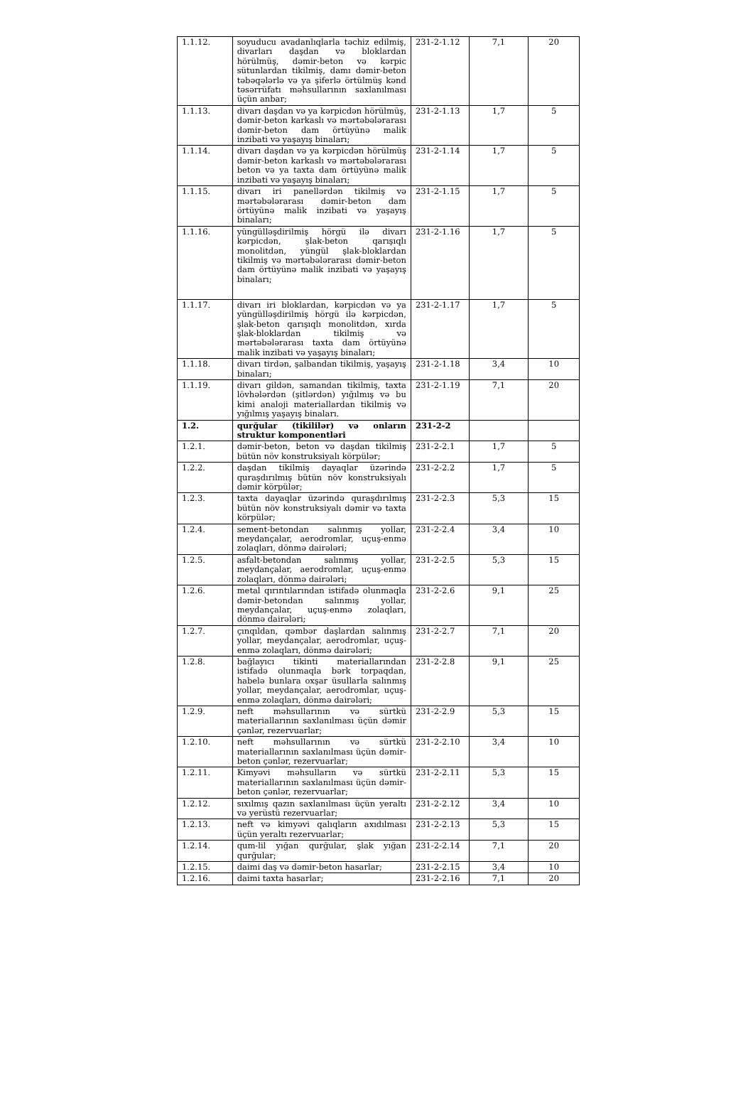| 1.1.12. | soyuducu avadanlıqlarla təchiz edilmiş, divarları daşdan və bloklardan hörülmüş, dəmir-beton və kərpic sütunlardan tikilmiş, damı dəmir-beton təbəqələrlə və ya şiferlə örtülmüş kənd təsərrüfatı məhsullarının saxlanılması üçün anbar; | 231-2-1.12 | 7,1 | 20 |
| 1.1.13. | divarı daşdan və ya kərpicdən hörülmüş, dəmir-beton karkaslı və mərtəbələrarası dəmir-beton dam örtüyünə malik inzibati və yaşayış binaları; | 231-2-1.13 | 1,7 | 5 |
| 1.1.14. | divarı daşdan və ya kərpicdən hörülmüş dəmir-beton karkaslı və mərtəbələrarası beton və ya taxta dam örtüyünə malik inzibati və yaşayış binaları; | 231-2-1.14 | 1,7 | 5 |
| 1.1.15. | divarı iri panellərdən tikilmiş və mərtəbələrarası dəmir-beton dam örtüyünə malik inzibati və yaşayış binaları; | 231-2-1.15 | 1,7 | 5 |
| 1.1.16. | yüngülləşdirilmiş hörgü ilə divarı kərpicdən, şlak-beton qarışıqlı monolitdən, yüngül şlak-bloklardan tikilmiş və mərtəbələrarası dəmir-beton dam örtüyünə malik inzibati və yaşayış binaları; | 231-2-1.16 | 1,7 | 5 |
| 1.1.17. | divarı iri bloklardan, kərpicdən və ya yüngülləşdirilmiş hörgü ilə kərpicdən, şlak-beton qarışıqlı monolitdən, xırda şlak-bloklardan tikilmiş və mərtəbələrarası taxta dam örtüyünə malik inzibati və yaşayış binaları; | 231-2-1.17 | 1,7 | 5 |
| 1.1.18. | divarı tirdən, şalbandan tikilmiş, yaşayış binaları; | 231-2-1.18 | 3,4 | 10 |
| 1.1.19. | divarı gildən, samandan tikilmiş, taxta lövhələrdən (şitlərdən) yığılmış və bu kimi analoji materiallardan tikilmiş və yığılmış yaşayış binaları. | 231-2-1.19 | 7,1 | 20 |
| 1.2. | qurğular (tikililər) və onların struktur komponentləri | 231-2-2 | | |
| 1.2.1. | dəmir-beton, beton və daşdan tikilmiş bütün növ konstruksiyalı körpülər; | 231-2-2.1 | 1,7 | 5 |
| 1.2.2. | daşdan tikilmiş dayaqlar üzərində quraşdırılmış bütün növ konstruksiyalı dəmir körpülər; | 231-2-2.2 | 1,7 | 5 |
| 1.2.3. | taxta dayaqlar üzərində quraşdırılmış bütün növ konstruksiyalı dəmir və taxta körpülər; | 231-2-2.3 | 5,3 | 15 |
| 1.2.4. | sement-betondan salınmış yollar, meydançalar, aerodromlar, uçuş-enmə zolaqları, dönmə dairələri; | 231-2-2.4 | 3,4 | 10 |
| 1.2.5. | asfalt-betondan salınmış yollar, meydançalar, aerodromlar, uçuş-enmə zolaqları, dönmə dairələri; | 231-2-2.5 | 5,3 | 15 |
| 1.2.6. | metal qırıntılarından istifadə olunmaqla dəmir-betondan salınmış yollar, meydançalar, uçuş-enmə zolaqları, dönmə dairələri; | 231-2-2.6 | 9,1 | 25 |
| 1.2.7. | çınqıldan, qəmbər daşlardan salınmış yollar, meydançalar, aerodromlar, uçuş-enmə zolaqları, dönmə dairələri; | 231-2-2.7 | 7,1 | 20 |
| 1.2.8. | bağlayıcı tikinti materiallarından istifadə olunmaqla bərk torpaqdan, habelə bunlara oxşar üsullarla salınmış yollar, meydançalar, aerodromlar, uçuş-enmə zolaqları, dönmə dairələri; | 231-2-2.8 | 9,1 | 25 |
| 1.2.9. | neft məhsullarının və sürtkü materiallarının saxlanılması üçün dəmir çənlər, rezervuarlar; | 231-2-2.9 | 5,3 | 15 |
| 1.2.10. | neft məhsullarının və sürtkü materiallarının saxlanılması üçün dəmir-beton çənlər, rezervuarlar; | 231-2-2.10 | 3,4 | 10 |
| 1.2.11. | Kimyəvi məhsulların və sürtkü materiallarının saxlanılması üçün dəmir-beton çənlər, rezervuarlar; | 231-2-2.11 | 5,3 | 15 |
| 1.2.12. | sıxılmış qazın saxlanılması üçün yeraltı və yerüstü rezervuarlar; | 231-2-2.12 | 3,4 | 10 |
| 1.2.13. | neft və kimyəvi qalıqların axıdılması üçün yeraltı rezervuarlar; | 231-2-2.13 | 5,3 | 15 |
| 1.2.14. | qum-lil yığan qurğular, şlak yığan qurğular; | 231-2-2.14 | 7,1 | 20 |
| 1.2.15. | daimi daş və dəmir-beton hasarlar; | 231-2-2.15 | 3,4 | 10 |
| 1.2.16. | daimi taxta hasarlar; | 231-2-2.16 | 7,1 | 20 |